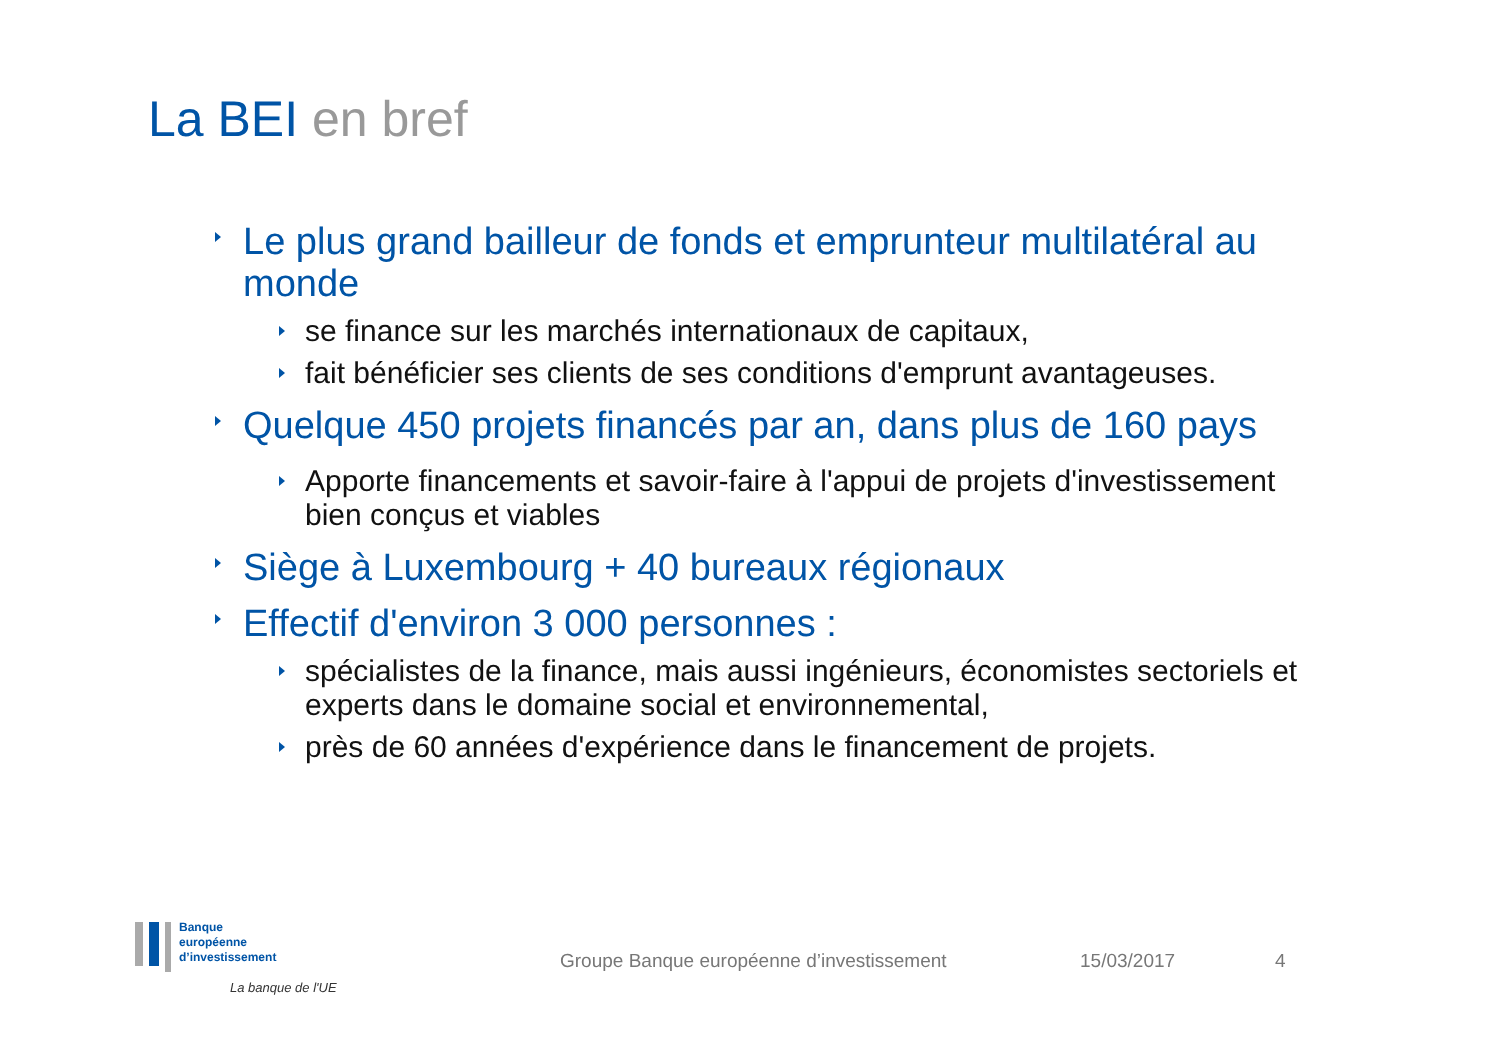La BEI en bref
Le plus grand bailleur de fonds et emprunteur multilatéral au monde
se finance sur les marchés internationaux de capitaux,
fait bénéficier ses clients de ses conditions d'emprunt avantageuses.
Quelque 450 projets financés par an, dans plus de 160 pays
Apporte financements et savoir-faire à l'appui de projets d'investissement bien conçus et viables
Siège à Luxembourg + 40 bureaux régionaux
Effectif d'environ 3 000 personnes :
spécialistes de la finance, mais aussi ingénieurs, économistes sectoriels et experts dans le domaine social et environnemental,
près de 60 années d'expérience dans le financement de projets.
Banque
européenne
d’investissement
La banque de l'UE
Groupe Banque européenne d’investissement
15/03/2017 4